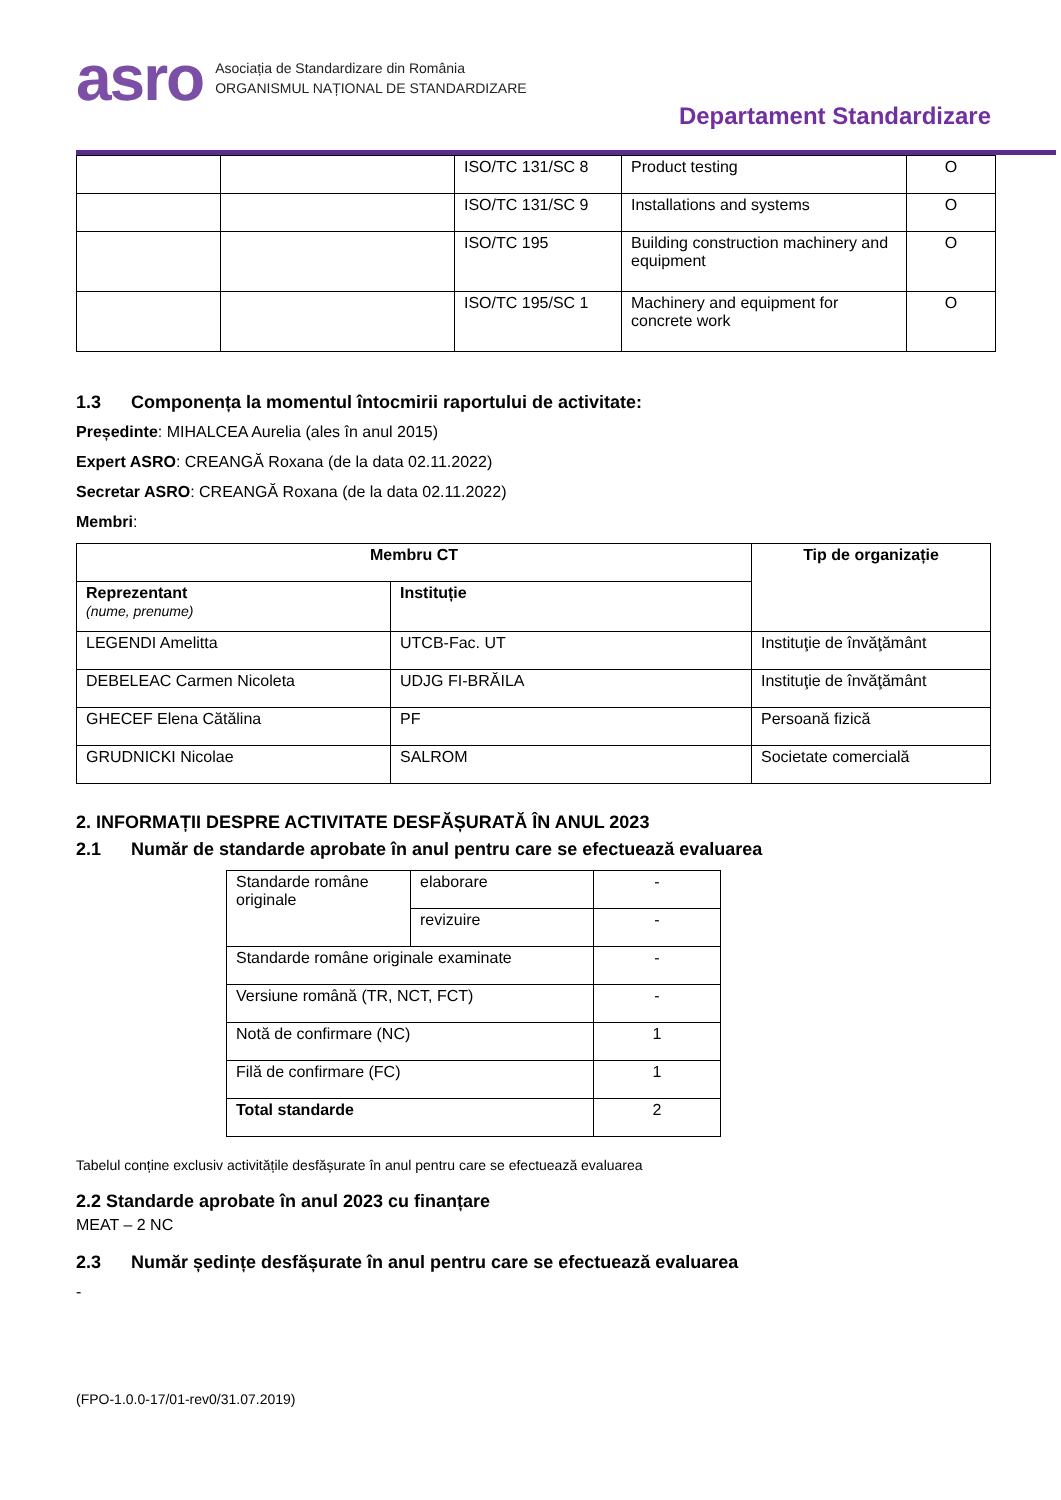asro
Asociația de Standardizare din România
ORGANISMUL NAȚIONAL DE STANDARDIZARE
Departament Standardizare
| | | ISO/TC 131/SC 8 | Product testing | O |
| | | ISO/TC 131/SC 9 | Installations and systems | O |
| | | ISO/TC 195 | Building construction machinery and equipment | O |
| | | ISO/TC 195/SC 1 | Machinery and equipment for concrete work | O |
1.3 Componența la momentul întocmirii raportului de activitate:
Președinte: MIHALCEA Aurelia (ales în anul 2015)
Expert ASRO: CREANGĂ Roxana (de la data 02.11.2022)
Secretar ASRO: CREANGĂ Roxana (de la data 02.11.2022)
Membri:
| Membru CT | | Tip de organizație |
| --- | --- | --- |
| Reprezentant (nume, prenume) | Instituție | |
| LEGENDI Amelitta | UTCB-Fac. UT | Instituţie de învăţământ |
| DEBELEAC Carmen Nicoleta | UDJG FI-BRĂILA | Instituţie de învăţământ |
| GHECEF Elena Cătălina | PF | Persoană fizică |
| GRUDNICKI Nicolae | SALROM | Societate comercială |
2. INFORMAȚII DESPRE ACTIVITATE DESFĂȘURATĂ ÎN ANUL 2023
2.1 Număr de standarde aprobate în anul pentru care se efectuează evaluarea
| Standarde române originale | elaborare | - |
| | revizuire | - |
| Standarde române originale examinate | | - |
| Versiune română (TR, NCT, FCT) | | - |
| Notă de confirmare (NC) | | 1 |
| Filă de confirmare (FC) | | 1 |
| Total standarde | | 2 |
Tabelul conține exclusiv activitățile desfășurate în anul pentru care se efectuează evaluarea
2.2 Standarde aprobate în anul 2023 cu finanțare
MEAT – 2 NC
2.3 Număr ședințe desfășurate în anul pentru care se efectuează evaluarea
-
(FPO-1.0.0-17/01-rev0/31.07.2019)